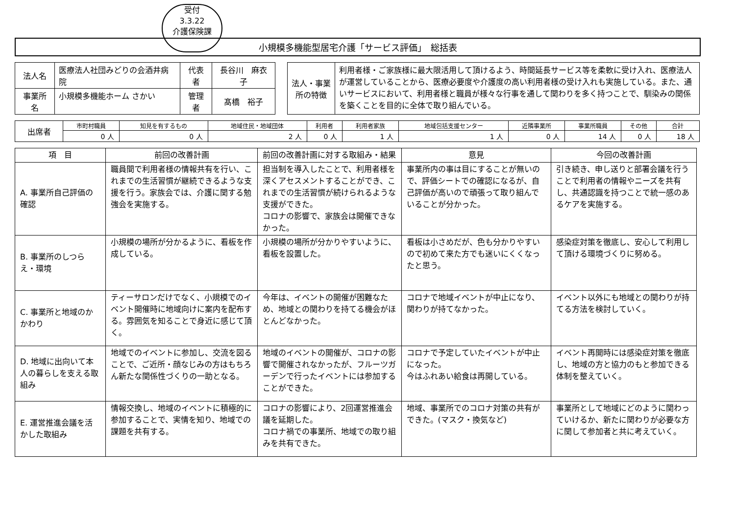受付
3.3.22
介護保険課
小規模多機能型居宅介護「サービス評価」　総括表
| 法人名 | 医療法人社団みどりの会酒井病院 | 代表者 | 長谷川 麻衣子 |
| 事業所名 | 小規模多機能ホーム さかい | 管理者 | 髙橋 裕子 |
| 法人・事業所の特徴 | 利用者様・ご家族様に最大限活用して頂けるよう、時間延長サービス等を柔軟に受け入れ、医療法人が運営していることから、医療必要度や介護度の高い利用者様の受け入れも実施している。また、通いサービスにおいて、利用者様と職員が様々な行事を通して関わりを多く持つことで、馴染みの関係を築くことを目的に全体で取り組んでいる。 |
| 出席者 | 市町村職員 | 知見を有するもの | 地域住民・地域団体 | 利用者 | 利用者家族 | 地域包括支援センター | 近隣事業所 | 事業所職員 | その他 | 合計 |
| | 0 人 | 0 人 | 2 人 | 0 人 | 1 人 | 1 人 | 0 人 | 14 人 | 0 人 | 18 人 |
| 項 目 | 前回の改善計画 | 前回の改善計画に対する取組み・結果 | 意見 | 今回の改善計画 |
| --- | --- | --- | --- | --- |
| A. 事業所自己評価の確認 | 職員間で利用者様の情報共有を行い、これまでの生活習慣が継続できるような支援を行う。家族会では、介護に関する勉強会を実施する。 | 担当制を導入したことで、利用者様を深くアセスメントすることができ、これまでの生活習慣が続けられるような支援ができた。 コロナの影響で、家族会は開催できなかった。 | 事業所内の事は目にすることが無いので、評価シートでの確認になるが、自己評価が高いので頑張って取り組んでいることが分かった。 | 引き続き、申し送りと部署会議を行うことで利用者の情報やニーズを共有し、共通認識を持つことで統一感のあるケアを実施する。 |
| B. 事業所のしつらえ・環境 | 小規模の場所が分かるように、看板を作成している。 | 小規模の場所が分かりやすいように、看板を設置した。 | 看板は小さめだが、色も分かりやすいので初めて来た方でも迷いにくくなったと思う。 | 感染症対策を徹底し、安心して利用して頂ける環境づくりに努める。 |
| C. 事業所と地域のかかわり | ティーサロンだけでなく、小規模でのイベント開催時に地域向けに案内を配布する。雰囲気を知ることで身近に感じて頂く。 | 今年は、イベントの開催が困難なため、地域との関わりを持てる機会がほとんどなかった。 | コロナで地域イベントが中止になり、関わりが持てなかった。 | イベント以外にも地域との関わりが持てる方法を検討していく。 |
| D. 地域に出向いて本人の暮らしを支える取組み | 地域でのイベントに参加し、交流を図ることで、ご近所・顔なじみの方はもちろん新たな関係性づくりの一助となる。 | 地域のイベントの開催が、コロナの影響で開催されなかったが、フルーツガーデンで行ったイベントには参加することができた。 | コロナで予定していたイベントが中止になった。 今はふれあい給食は再開している。 | イベント再開時には感染症対策を徹底し、地域の方と協力のもと参加できる体制を整えていく。 |
| E. 運営推進会議を活かした取組み | 情報交換し、地域のイベントに積極的に参加することで、実情を知り、地域での課題を共有する。 | コロナの影響により、2回運営推進会議を延期した。 コロナ禍での事業所、地域での取り組みを共有できた。 | 地域、事業所でのコロナ対策の共有ができた。(マスク・換気など) | 事業所として地域にどのように関わっていけるか、新たに関わりが必要な方に関して参加者と共に考えていく。 |